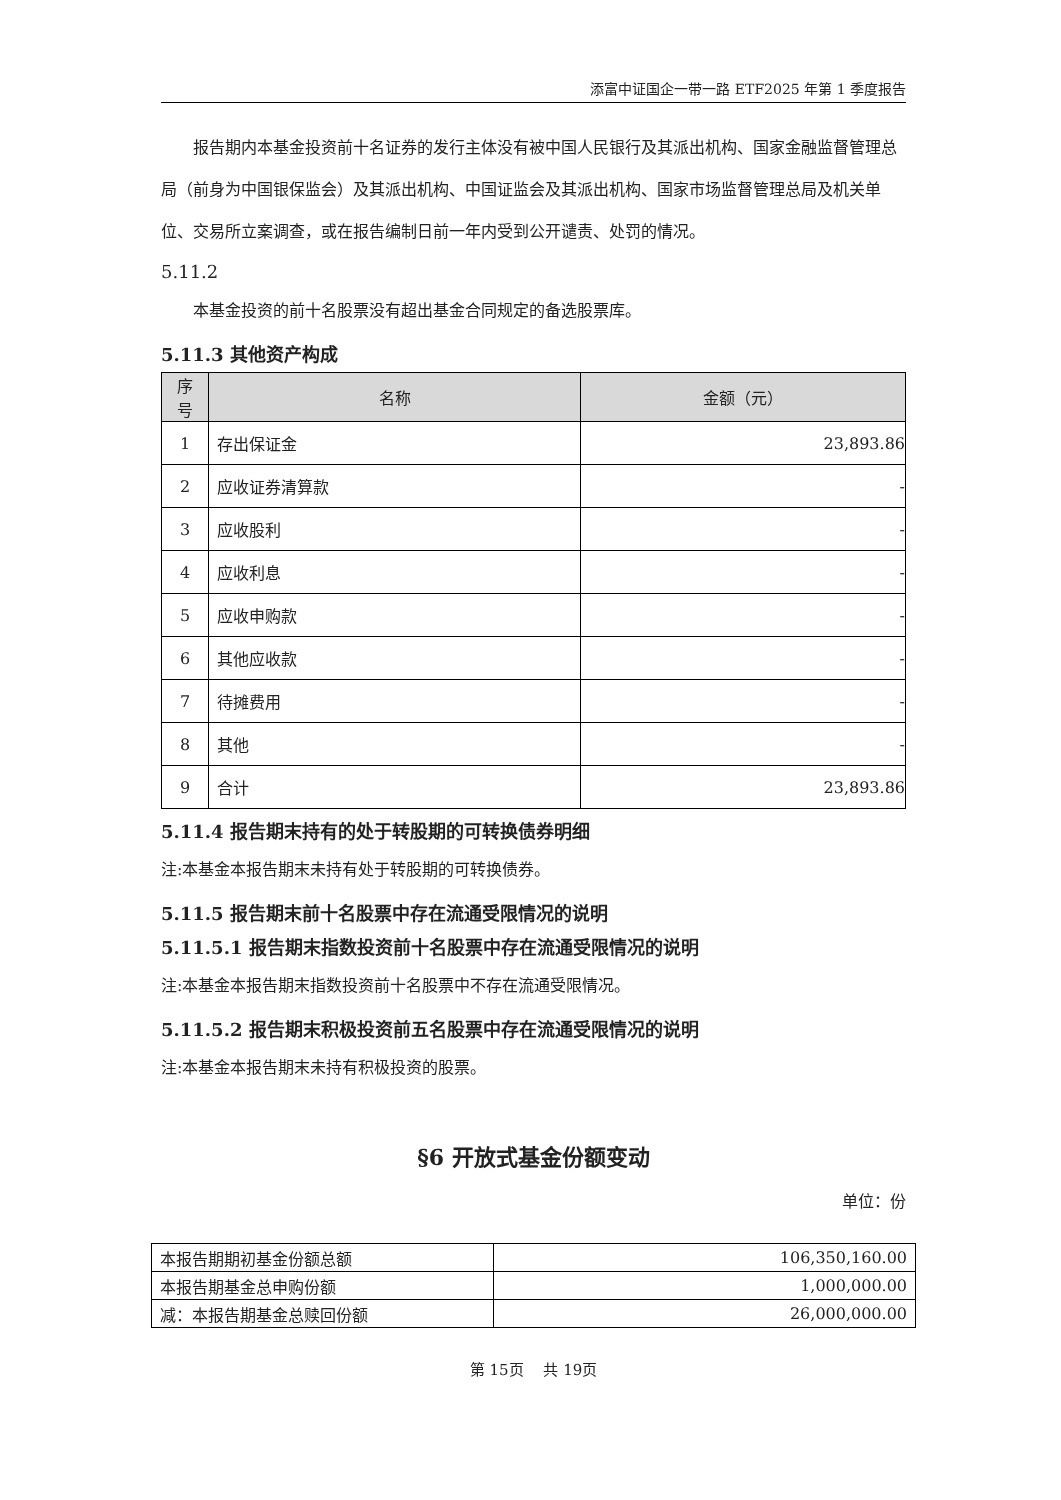添富中证国企一带一路 ETF2025 年第 1 季度报告
报告期内本基金投资前十名证券的发行主体没有被中国人民银行及其派出机构、国家金融监督管理总局（前身为中国银保监会）及其派出机构、中国证监会及其派出机构、国家市场监督管理总局及机关单位、交易所立案调查，或在报告编制日前一年内受到公开谴责、处罚的情况。
5.11.2
本基金投资的前十名股票没有超出基金合同规定的备选股票库。
5.11.3 其他资产构成
| 序号 | 名称 | 金额（元） |
| --- | --- | --- |
| 1 | 存出保证金 | 23,893.86 |
| 2 | 应收证券清算款 | - |
| 3 | 应收股利 | - |
| 4 | 应收利息 | - |
| 5 | 应收申购款 | - |
| 6 | 其他应收款 | - |
| 7 | 待摊费用 | - |
| 8 | 其他 | - |
| 9 | 合计 | 23,893.86 |
5.11.4 报告期末持有的处于转股期的可转换债券明细
注:本基金本报告期末未持有处于转股期的可转换债券。
5.11.5 报告期末前十名股票中存在流通受限情况的说明
5.11.5.1 报告期末指数投资前十名股票中存在流通受限情况的说明
注:本基金本报告期末指数投资前十名股票中不存在流通受限情况。
5.11.5.2 报告期末积极投资前五名股票中存在流通受限情况的说明
注:本基金本报告期末未持有积极投资的股票。
§6 开放式基金份额变动
单位：份
| 本报告期期初基金份额总额 | 106,350,160.00 |
| 本报告期基金总申购份额 | 1,000,000.00 |
| 减：本报告期基金总赎回份额 | 26,000,000.00 |
第 15页　 共 19页